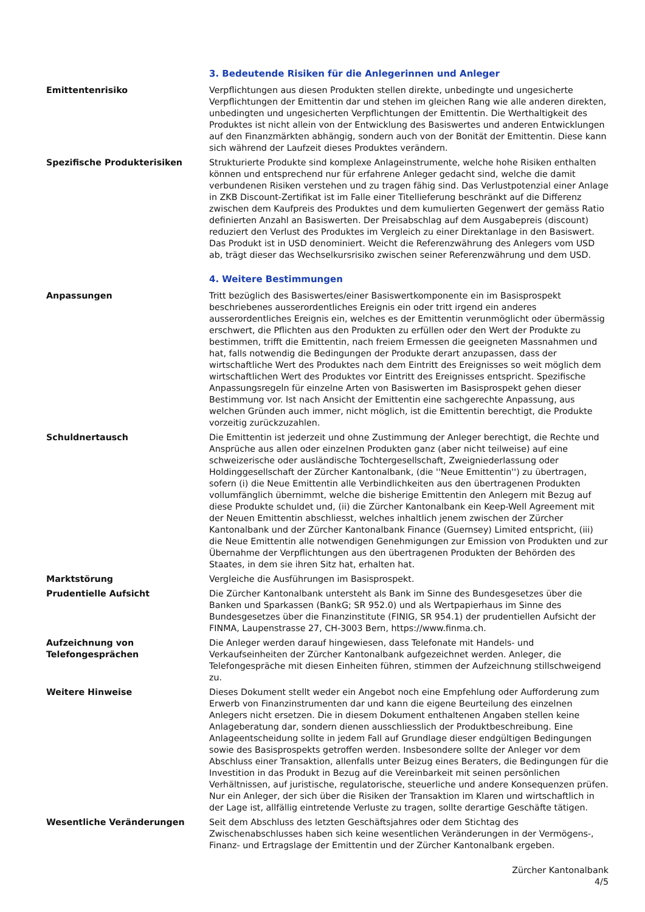3. Bedeutende Risiken für die Anlegerinnen und Anleger
Emittentenrisiko Verpflichtungen aus diesen Produkten stellen direkte, unbedingte und ungesicherte Verpflichtungen der Emittentin dar und stehen im gleichen Rang wie alle anderen direkten, unbedingten und ungesicherten Verpflichtungen der Emittentin. Die Werthaltigkeit des Produktes ist nicht allein von der Entwicklung des Basiswertes und anderen Entwicklungen auf den Finanzmärkten abhängig, sondern auch von der Bonität der Emittentin. Diese kann sich während der Laufzeit dieses Produktes verändern.
Spezifische Produkterisiken Strukturierte Produkte sind komplexe Anlageinstrumente, welche hohe Risiken enthalten können und entsprechend nur für erfahrene Anleger gedacht sind, welche die damit verbundenen Risiken verstehen und zu tragen fähig sind. Das Verlustpotenzial einer Anlage in ZKB Discount-Zertifikat ist im Falle einer Titellieferung beschränkt auf die Differenz zwischen dem Kaufpreis des Produktes und dem kumulierten Gegenwert der gemäss Ratio definierten Anzahl an Basiswerten. Der Preisabschlag auf dem Ausgabepreis (discount) reduziert den Verlust des Produktes im Vergleich zu einer Direktanlage in den Basiswert. Das Produkt ist in USD denominiert. Weicht die Referenzwährung des Anlegers vom USD ab, trägt dieser das Wechselkursrisiko zwischen seiner Referenzwährung und dem USD.
4. Weitere Bestimmungen
Anpassungen Tritt bezüglich des Basiswertes/einer Basiswertkomponente ein im Basisprospekt beschriebenes ausserordentliches Ereignis ein oder tritt irgend ein anderes ausserordentliches Ereignis ein, welches es der Emittentin verunmöglicht oder übermässig erschwert, die Pflichten aus den Produkten zu erfüllen oder den Wert der Produkte zu bestimmen, trifft die Emittentin, nach freiem Ermessen die geeigneten Massnahmen und hat, falls notwendig die Bedingungen der Produkte derart anzupassen, dass der wirtschaftliche Wert des Produktes nach dem Eintritt des Ereignisses so weit möglich dem wirtschaftlichen Wert des Produktes vor Eintritt des Ereignisses entspricht. Spezifische Anpassungsregeln für einzelne Arten von Basiswerten im Basisprospekt gehen dieser Bestimmung vor. Ist nach Ansicht der Emittentin eine sachgerechte Anpassung, aus welchen Gründen auch immer, nicht möglich, ist die Emittentin berechtigt, die Produkte vorzeitig zurückzuzahlen.
Schuldnertausch Die Emittentin ist jederzeit und ohne Zustimmung der Anleger berechtigt, die Rechte und Ansprüche aus allen oder einzelnen Produkten ganz (aber nicht teilweise) auf eine schweizerische oder ausländische Tochtergesellschaft, Zweigniederlassung oder Holdinggesellschaft der Zürcher Kantonalbank, (die ''Neue Emittentin'') zu übertragen, sofern (i) die Neue Emittentin alle Verbindlichkeiten aus den übertragenen Produkten vollumfänglich übernimmt, welche die bisherige Emittentin den Anlegern mit Bezug auf diese Produkte schuldet und, (ii) die Zürcher Kantonalbank ein Keep-Well Agreement mit der Neuen Emittentin abschliesst, welches inhaltlich jenem zwischen der Zürcher Kantonalbank und der Zürcher Kantonalbank Finance (Guernsey) Limited entspricht, (iii) die Neue Emittentin alle notwendigen Genehmigungen zur Emission von Produkten und zur Übernahme der Verpflichtungen aus den übertragenen Produkten der Behörden des Staates, in dem sie ihren Sitz hat, erhalten hat.
Marktstörung Vergleiche die Ausführungen im Basisprospekt.
Prudentielle Aufsicht Die Zürcher Kantonalbank untersteht als Bank im Sinne des Bundesgesetzes über die Banken und Sparkassen (BankG; SR 952.0) und als Wertpapierhaus im Sinne des Bundesgesetzes über die Finanzinstitute (FINIG, SR 954.1) der prudentiellen Aufsicht der FINMA, Laupenstrasse 27, CH-3003 Bern, https://www.finma.ch.
Aufzeichnung von
Telefongesprächen
Die Anleger werden darauf hingewiesen, dass Telefonate mit Handels- und Verkaufseinheiten der Zürcher Kantonalbank aufgezeichnet werden. Anleger, die Telefongespräche mit diesen Einheiten führen, stimmen der Aufzeichnung stillschweigend zu.
Weitere Hinweise Dieses Dokument stellt weder ein Angebot noch eine Empfehlung oder Aufforderung zum Erwerb von Finanzinstrumenten dar und kann die eigene Beurteilung des einzelnen Anlegers nicht ersetzen. Die in diesem Dokument enthaltenen Angaben stellen keine Anlageberatung dar, sondern dienen ausschliesslich der Produktbeschreibung. Eine Anlageentscheidung sollte in jedem Fall auf Grundlage dieser endgültigen Bedingungen sowie des Basisprospekts getroffen werden. Insbesondere sollte der Anleger vor dem Abschluss einer Transaktion, allenfalls unter Beizug eines Beraters, die Bedingungen für die Investition in das Produkt in Bezug auf die Vereinbarkeit mit seinen persönlichen Verhältnissen, auf juristische, regulatorische, steuerliche und andere Konsequenzen prüfen. Nur ein Anleger, der sich über die Risiken der Transaktion im Klaren und wirtschaftlich in der Lage ist, allfällig eintretende Verluste zu tragen, sollte derartige Geschäfte tätigen.
Wesentliche Veränderungen Seit dem Abschluss des letzten Geschäftsjahres oder dem Stichtag des Zwischenabschlusses haben sich keine wesentlichen Veränderungen in der Vermögens-, Finanz- und Ertragslage der Emittentin und der Zürcher Kantonalbank ergeben.
Zürcher Kantonalbank
4/5